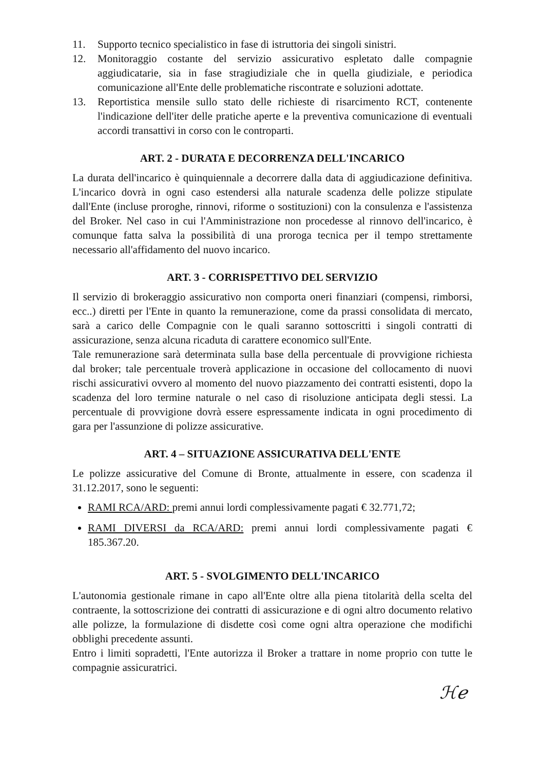11. Supporto tecnico specialistico in fase di istruttoria dei singoli sinistri.
12. Monitoraggio costante del servizio assicurativo espletato dalle compagnie aggiudicatarie, sia in fase stragiudiziale che in quella giudiziale, e periodica comunicazione all'Ente delle problematiche riscontrate e soluzioni adottate.
13. Reportistica mensile sullo stato delle richieste di risarcimento RCT, contenente l'indicazione dell'iter delle pratiche aperte e la preventiva comunicazione di eventuali accordi transattivi in corso con le controparti.
ART. 2 - DURATA E DECORRENZA DELL'INCARICO
La durata dell'incarico è quinquiennale a decorrere dalla data di aggiudicazione definitiva. L'incarico dovrà in ogni caso estendersi alla naturale scadenza delle polizze stipulate dall'Ente (incluse proroghe, rinnovi, riforme o sostituzioni) con la consulenza e l'assistenza del Broker. Nel caso in cui l'Amministrazione non procedesse al rinnovo dell'incarico, è comunque fatta salva la possibilità di una proroga tecnica per il tempo strettamente necessario all'affidamento del nuovo incarico.
ART. 3 - CORRISPETTIVO DEL SERVIZIO
Il servizio di brokeraggio assicurativo non comporta oneri finanziari (compensi, rimborsi, ecc..) diretti per l'Ente in quanto la remunerazione, come da prassi consolidata di mercato, sarà a carico delle Compagnie con le quali saranno sottoscritti i singoli contratti di assicurazione, senza alcuna ricaduta di carattere economico sull'Ente.
Tale remunerazione sarà determinata sulla base della percentuale di provvigione richiesta dal broker; tale percentuale troverà applicazione in occasione del collocamento di nuovi rischi assicurativi ovvero al momento del nuovo piazzamento dei contratti esistenti, dopo la scadenza del loro termine naturale o nel caso di risoluzione anticipata degli stessi. La percentuale di provvigione dovrà essere espressamente indicata in ogni procedimento di gara per l'assunzione di polizze assicurative.
ART. 4 – SITUAZIONE ASSICURATIVA DELL'ENTE
Le polizze assicurative del Comune di Bronte, attualmente in essere, con scadenza il 31.12.2017, sono le seguenti:
RAMI RCA/ARD: premi annui lordi complessivamente pagati € 32.771,72;
RAMI DIVERSI da RCA/ARD: premi annui lordi complessivamente pagati € 185.367.20.
ART. 5 - SVOLGIMENTO DELL'INCARICO
L'autonomia gestionale rimane in capo all'Ente oltre alla piena titolarità della scelta del contraente, la sottoscrizione dei contratti di assicurazione e di ogni altro documento relativo alle polizze, la formulazione di disdette così come ogni altra operazione che modifichi obblighi precedente assunti.
Entro i limiti sopradetti, l'Ente autorizza il Broker a trattare in nome proprio con tutte le compagnie assicuratrici.
ℋℯ